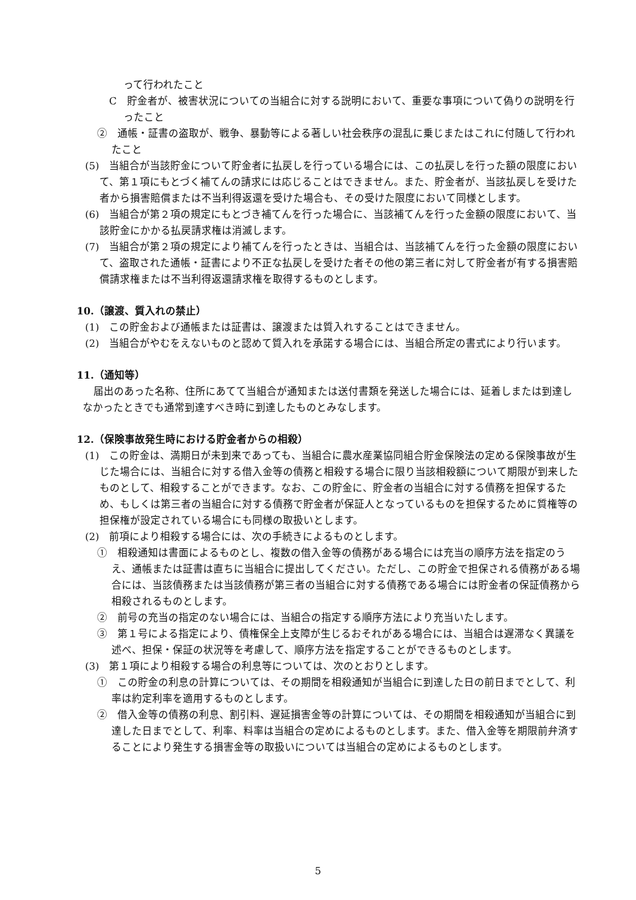って行われたこと
C　貯金者が、被害状況についての当組合に対する説明において、重要な事項について偽りの説明を行ったこと
②　通帳・証書の盗取が、戦争、暴動等による著しい社会秩序の混乱に乗じまたはこれに付随して行われたこと
(5)　当組合が当該貯金について貯金者に払戻しを行っている場合には、この払戻しを行った額の限度において、第１項にもとづく補てんの請求には応じることはできません。また、貯金者が、当該払戻しを受けた者から損害賠償または不当利得返還を受けた場合も、その受けた限度において同様とします。
(6)　当組合が第２項の規定にもとづき補てんを行った場合に、当該補てんを行った金額の限度において、当該貯金にかかる払戻請求権は消滅します。
(7)　当組合が第２項の規定により補てんを行ったときは、当組合は、当該補てんを行った金額の限度において、盗取された通帳・証書により不正な払戻しを受けた者その他の第三者に対して貯金者が有する損害賠償請求権または不当利得返還請求権を取得するものとします。
10.（譲渡、質入れの禁止）
(1)　この貯金および通帳または証書は、譲渡または質入れすることはできません。
(2)　当組合がやむをえないものと認めて質入れを承諾する場合には、当組合所定の書式により行います。
11.（通知等）
届出のあった名称、住所にあてて当組合が通知または送付書類を発送した場合には、延着しまたは到達しなかったときでも通常到達すべき時に到達したものとみなします。
12.（保険事故発生時における貯金者からの相殺）
(1)　この貯金は、満期日が未到来であっても、当組合に農水産業協同組合貯金保険法の定める保険事故が生じた場合には、当組合に対する借入金等の債務と相殺する場合に限り当該相殺額について期限が到来したものとして、相殺することができます。なお、この貯金に、貯金者の当組合に対する債務を担保するため、もしくは第三者の当組合に対する債務で貯金者が保証人となっているものを担保するために質権等の担保権が設定されている場合にも同様の取扱いとします。
(2)　前項により相殺する場合には、次の手続きによるものとします。
①　相殺通知は書面によるものとし、複数の借入金等の債務がある場合には充当の順序方法を指定のうえ、通帳または証書は直ちに当組合に提出してください。ただし、この貯金で担保される債務がある場合には、当該債務または当該債務が第三者の当組合に対する債務である場合には貯金者の保証債務から相殺されるものとします。
②　前号の充当の指定のない場合には、当組合の指定する順序方法により充当いたします。
③　第１号による指定により、債権保全上支障が生じるおそれがある場合には、当組合は遅滞なく異議を述べ、担保・保証の状況等を考慮して、順序方法を指定することができるものとします。
(3)　第１項により相殺する場合の利息等については、次のとおりとします。
①　この貯金の利息の計算については、その期間を相殺通知が当組合に到達した日の前日までとして、利率は約定利率を適用するものとします。
②　借入金等の債務の利息、割引料、遅延損害金等の計算については、その期間を相殺通知が当組合に到達した日までとして、利率、料率は当組合の定めによるものとします。また、借入金等を期限前弁済することにより発生する損害金等の取扱いについては当組合の定めによるものとします。
5